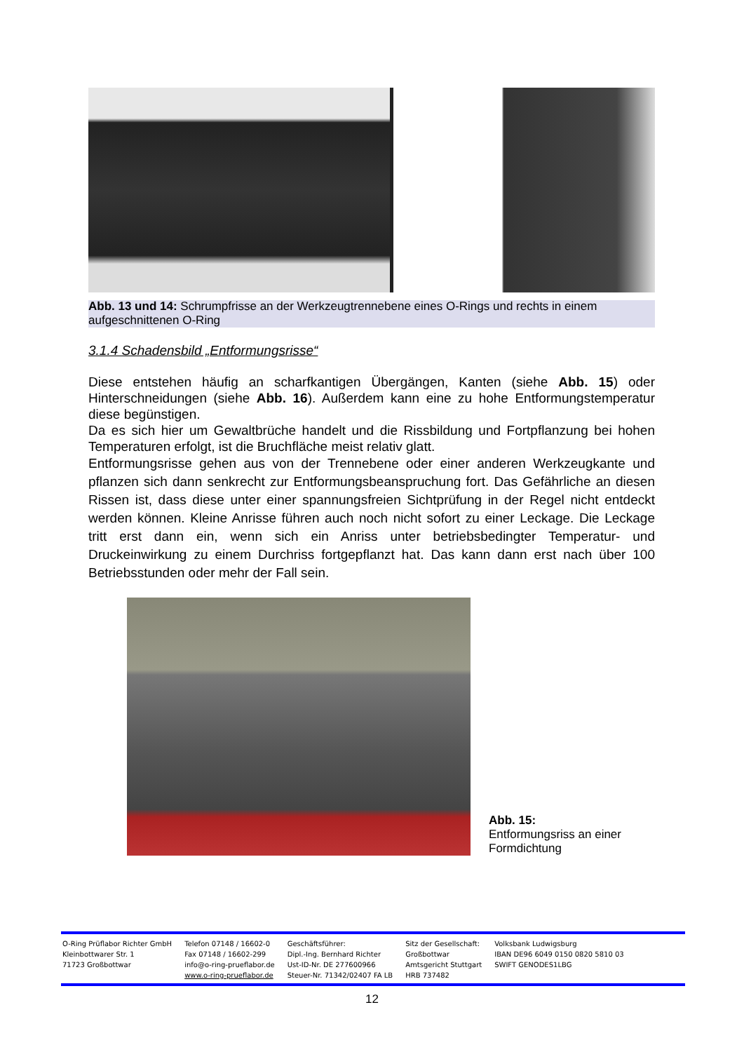Abb. 13 und 14: Schrumpfrisse an der Werkzeugtrennebene eines O-Rings und rechts in einem aufgeschnittenen O-Ring
3.1.4 Schadensbild „Entformungsrisse“
Diese entstehen häufig an scharfkantigen Übergängen, Kanten (siehe Abb. 15) oder Hinterschneidungen (siehe Abb. 16). Außerdem kann eine zu hohe Entformungstemperatur diese begünstigen.
Da es sich hier um Gewaltbrüche handelt und die Rissbildung und Fortpflanzung bei hohen Temperaturen erfolgt, ist die Bruchfläche meist relativ glatt.
Entformungsrisse gehen aus von der Trennebene oder einer anderen Werkzeugkante und pflanzen sich dann senkrecht zur Entformungsbeanspruchung fort. Das Gefährliche an diesen Rissen ist, dass diese unter einer spannungsfreien Sichtprüfung in der Regel nicht entdeckt werden können. Kleine Anrisse führen auch noch nicht sofort zu einer Leckage. Die Leckage tritt erst dann ein, wenn sich ein Anriss unter betriebsbedingter Temperatur- und Druckeinwirkung zu einem Durchriss fortgepflanzt hat. Das kann dann erst nach über 100 Betriebsstunden oder mehr der Fall sein.
Abb. 15: Entformungsriss an einer Formdichtung
O-Ring Prüflabor Richter GmbH
Kleinbottwarer Str. 1
71723 Großbottwar
Telefon 07148 / 16602-0
Fax 07148 / 16602-299
info@o-ring-prueflabor.de
www.o-ring-prueflabor.de
Geschäftsführer:
Dipl.-Ing. Bernhard Richter
Ust-ID-Nr. DE 277600966
Steuer-Nr. 71342/02407 FA LB
Sitz der Gesellschaft:
Großbottwar
Amtsgericht Stuttgart
HRB 737482
Volksbank Ludwigsburg
IBAN DE96 6049 0150 0820 5810 03
SWIFT GENODES1LBG
12